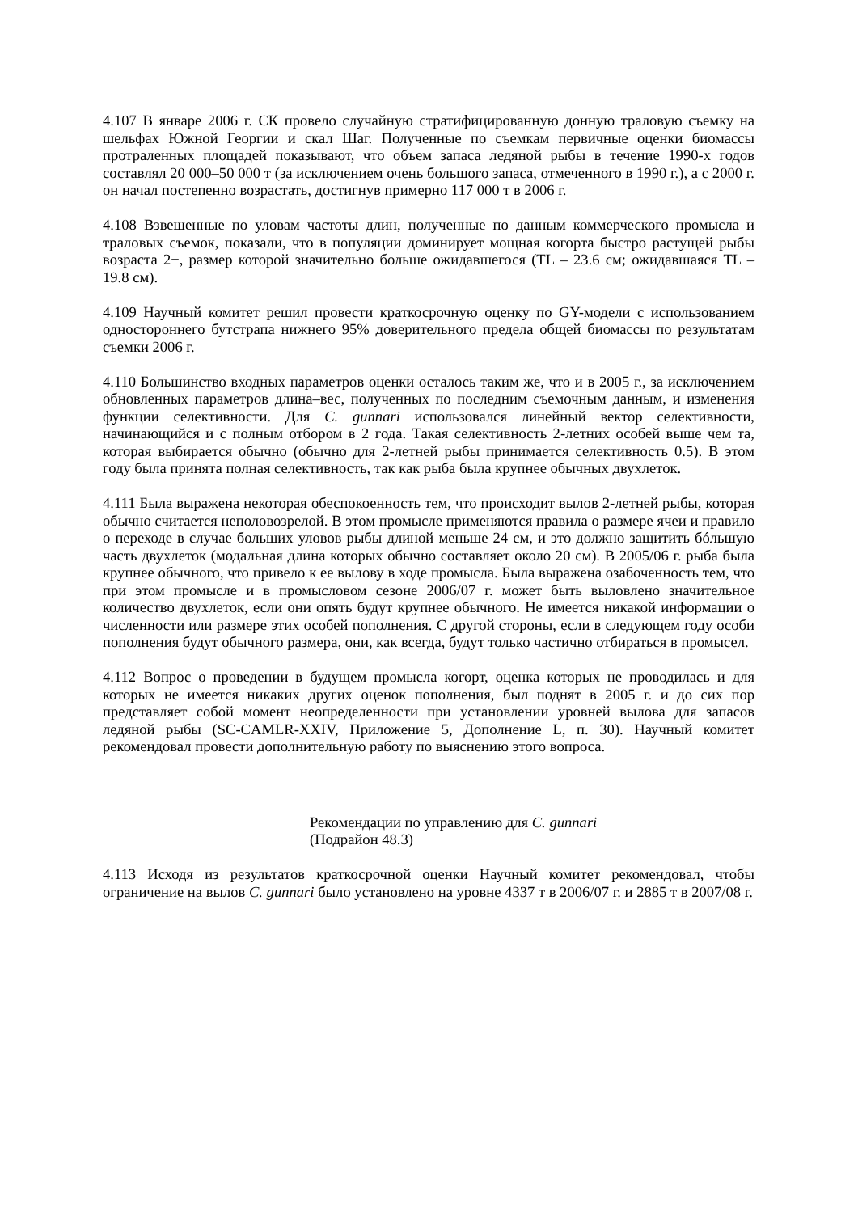4.107 В январе 2006 г. СК провело случайную стратифицированную донную траловую съемку на шельфах Южной Георгии и скал Шаг. Полученные по съемкам первичные оценки биомассы протраленных площадей показывают, что объем запаса ледяной рыбы в течение 1990-х годов составлял 20 000–50 000 т (за исключением очень большого запаса, отмеченного в 1990 г.), а с 2000 г. он начал постепенно возрастать, достигнув примерно 117 000 т в 2006 г.
4.108 Взвешенные по уловам частоты длин, полученные по данным коммерческого промысла и траловых съемок, показали, что в популяции доминирует мощная когорта быстро растущей рыбы возраста 2+, размер которой значительно больше ожидавшегося (TL – 23.6 см; ожидавшаяся TL – 19.8 см).
4.109 Научный комитет решил провести краткосрочную оценку по GY-модели с использованием одностороннего бутстрапа нижнего 95% доверительного предела общей биомассы по результатам съемки 2006 г.
4.110 Большинство входных параметров оценки осталось таким же, что и в 2005 г., за исключением обновленных параметров длина–вес, полученных по последним съемочным данным, и изменения функции селективности. Для C. gunnari использовался линейный вектор селективности, начинающийся и с полным отбором в 2 года. Такая селективность 2-летних особей выше чем та, которая выбирается обычно (обычно для 2-летней рыбы принимается селективность 0.5). В этом году была принята полная селективность, так как рыба была крупнее обычных двухлеток.
4.111 Была выражена некоторая обеспокоенность тем, что происходит вылов 2-летней рыбы, которая обычно считается неполовозрелой. В этом промысле применяются правила о размере ячеи и правило о переходе в случае больших уловов рыбы длиной меньше 24 см, и это должно защитить бóльшую часть двухлеток (модальная длина которых обычно составляет около 20 см). В 2005/06 г. рыба была крупнее обычного, что привело к ее вылову в ходе промысла. Была выражена озабоченность тем, что при этом промысле и в промысловом сезоне 2006/07 г. может быть выловлено значительное количество двухлеток, если они опять будут крупнее обычного. Не имеется никакой информации о численности или размере этих особей пополнения. С другой стороны, если в следующем году особи пополнения будут обычного размера, они, как всегда, будут только частично отбираться в промысел.
4.112 Вопрос о проведении в будущем промысла когорт, оценка которых не проводилась и для которых не имеется никаких других оценок пополнения, был поднят в 2005 г. и до сих пор представляет собой момент неопределенности при установлении уровней вылова для запасов ледяной рыбы (SC-CAMLR-XXIV, Приложение 5, Дополнение L, п. 30). Научный комитет рекомендовал провести дополнительную работу по выяснению этого вопроса.
Рекомендации по управлению для C. gunnari
(Подрайон 48.3)
4.113 Исходя из результатов краткосрочной оценки Научный комитет рекомендовал, чтобы ограничение на вылов C. gunnari было установлено на уровне 4337 т в 2006/07 г. и 2885 т в 2007/08 г.